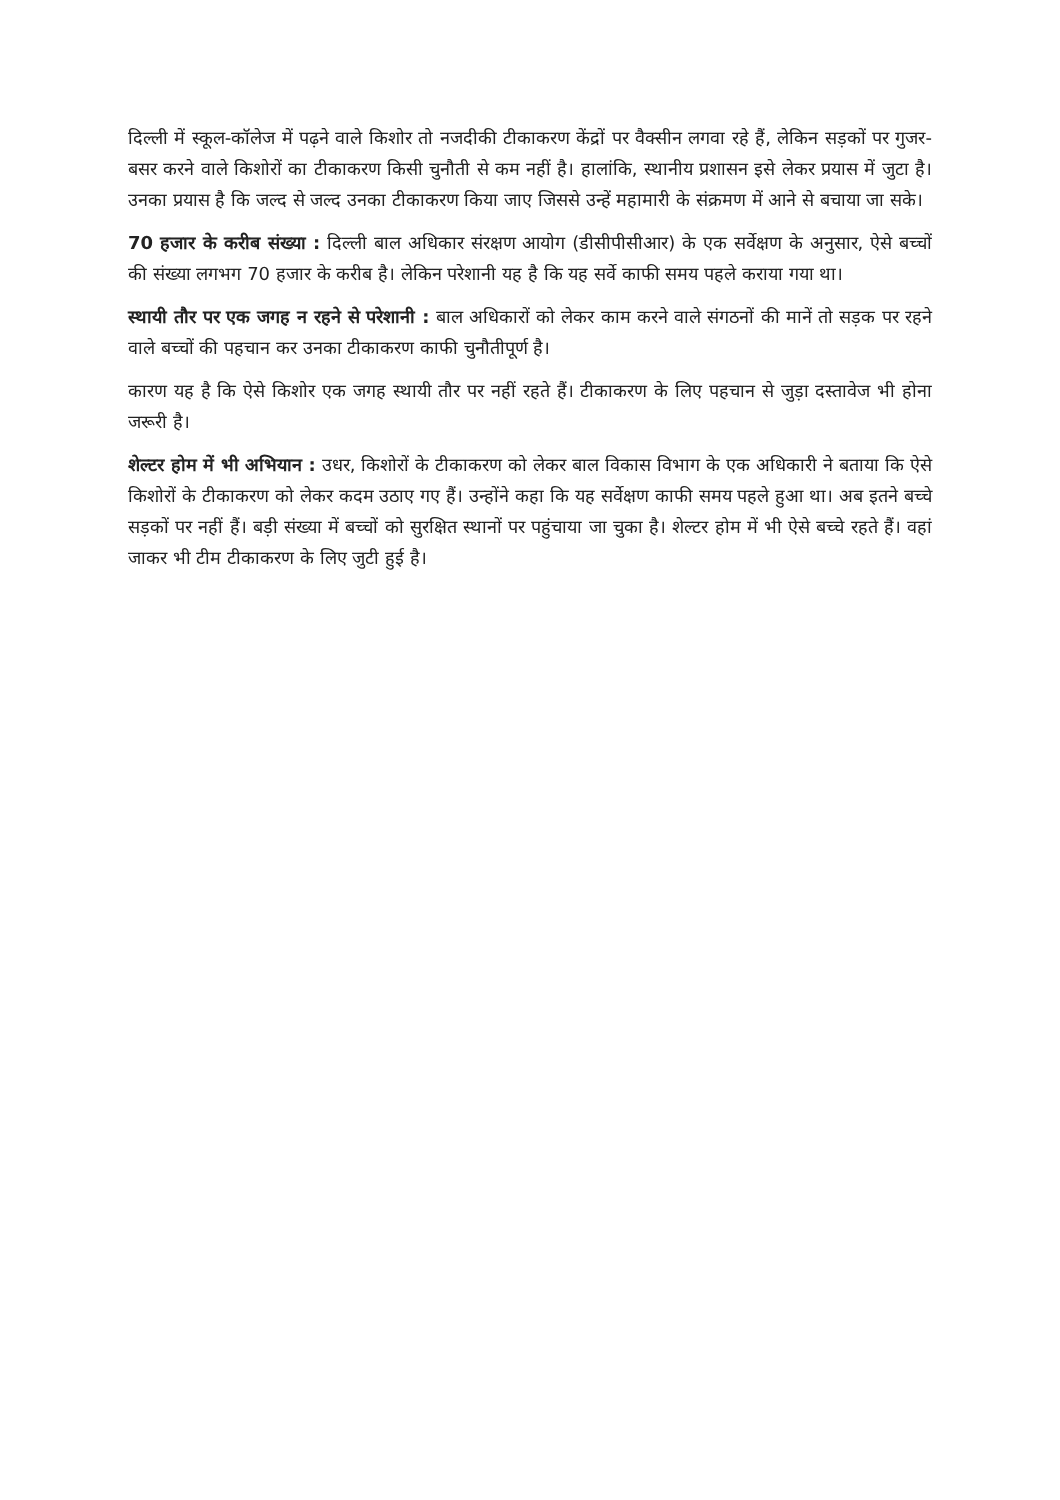दिल्ली में स्कूल-कॉलेज में पढ़ने वाले किशोर तो नजदीकी टीकाकरण केंद्रों पर वैक्सीन लगवा रहे हैं, लेकिन सड़कों पर गुजर-बसर करने वाले किशोरों का टीकाकरण किसी चुनौती से कम नहीं है। हालांकि, स्थानीय प्रशासन इसे लेकर प्रयास में जुटा है। उनका प्रयास है कि जल्द से जल्द उनका टीकाकरण किया जाए जिससे उन्हें महामारी के संक्रमण में आने से बचाया जा सके।
70 हजार के करीब संख्या : दिल्ली बाल अधिकार संरक्षण आयोग (डीसीपीसीआर) के एक सर्वेक्षण के अनुसार, ऐसे बच्चों की संख्या लगभग 70 हजार के करीब है। लेकिन परेशानी यह है कि यह सर्वे काफी समय पहले कराया गया था।
स्थायी तौर पर एक जगह न रहने से परेशानी : बाल अधिकारों को लेकर काम करने वाले संगठनों की मानें तो सड़क पर रहने वाले बच्चों की पहचान कर उनका टीकाकरण काफी चुनौतीपूर्ण है।
कारण यह है कि ऐसे किशोर एक जगह स्थायी तौर पर नहीं रहते हैं। टीकाकरण के लिए पहचान से जुड़ा दस्तावेज भी होना जरूरी है।
शेल्टर होम में भी अभियान : उधर, किशोरों के टीकाकरण को लेकर बाल विकास विभाग के एक अधिकारी ने बताया कि ऐसे किशोरों के टीकाकरण को लेकर कदम उठाए गए हैं। उन्होंने कहा कि यह सर्वेक्षण काफी समय पहले हुआ था। अब इतने बच्चे सड़कों पर नहीं हैं। बड़ी संख्या में बच्चों को सुरक्षित स्थानों पर पहुंचाया जा चुका है। शेल्टर होम में भी ऐसे बच्चे रहते हैं। वहां जाकर भी टीम टीकाकरण के लिए जुटी हुई है।